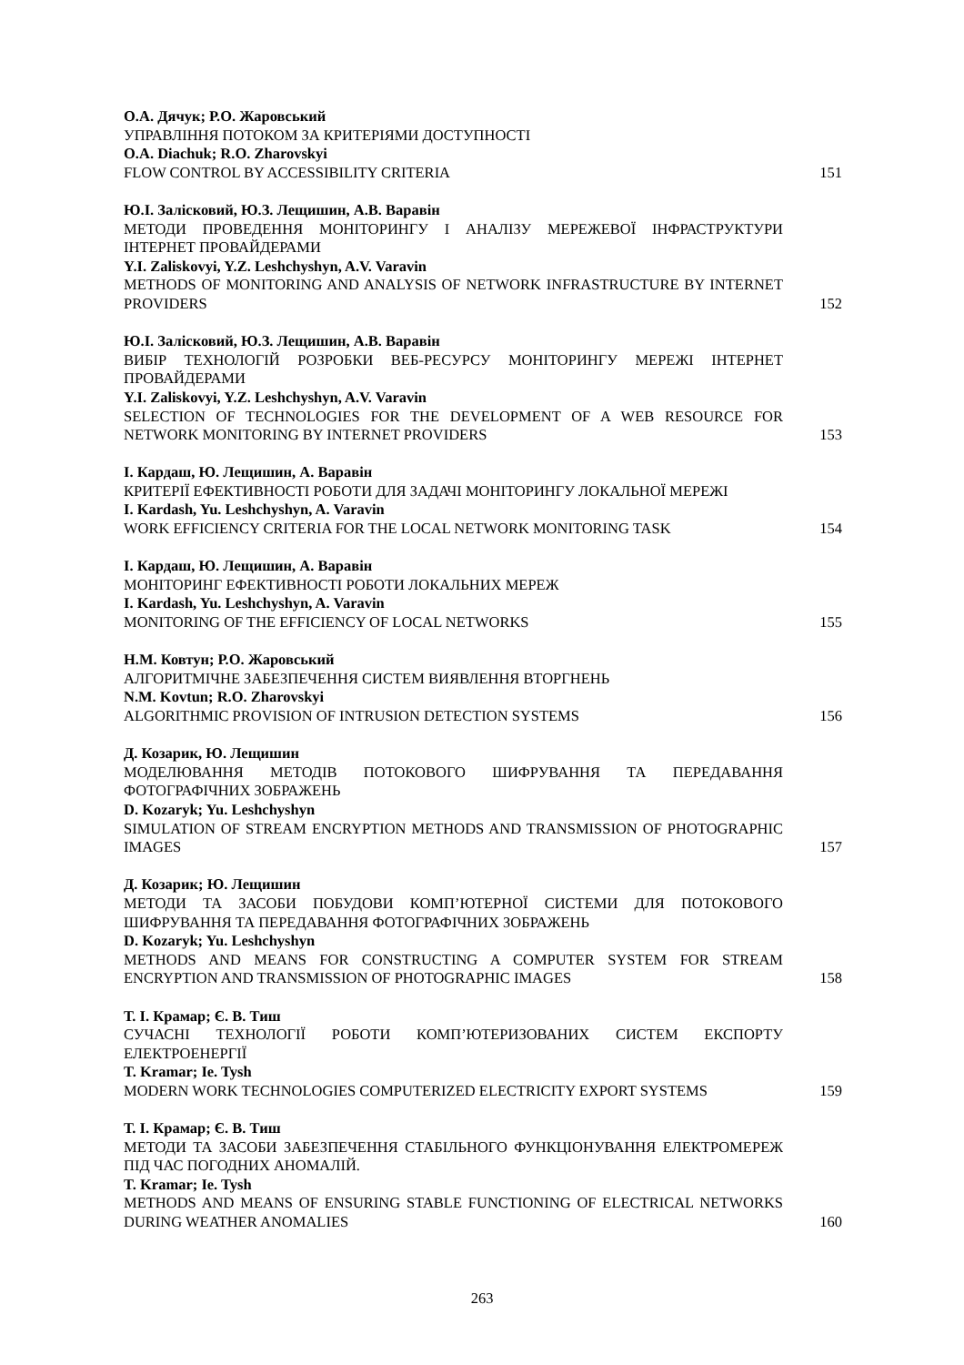О.А. Дячук; Р.О. Жаровський
УПРАВЛІННЯ ПОТОКОМ ЗА КРИТЕРІЯМИ ДОСТУПНОСТІ
O.A. Diachuk; R.O. Zharovskyi
FLOW CONTROL BY ACCESSIBILITY CRITERIA
151
Ю.І. Залісковий, Ю.З. Лещишин, А.В. Варавін
МЕТОДИ ПРОВЕДЕННЯ МОНІТОРИНГУ І АНАЛІЗУ МЕРЕЖЕВОЇ ІНФРАСТРУКТУРИ ІНТЕРНЕТ ПРОВАЙДЕРАМИ
Y.I. Zaliskovyi, Y.Z. Leshchyshyn, A.V. Varavin
METHODS OF MONITORING AND ANALYSIS OF NETWORK INFRASTRUCTURE BY INTERNET PROVIDERS
152
Ю.І. Залісковий, Ю.З. Лещишин, А.В. Варавін
ВИБІР ТЕХНОЛОГІЙ РОЗРОБКИ ВЕБ-РЕСУРСУ МОНІТОРИНГУ МЕРЕЖІ ІНТЕРНЕТ ПРОВАЙДЕРАМИ
Y.I. Zaliskovyi, Y.Z. Leshchyshyn, A.V. Varavin
SELECTION OF TECHNOLOGIES FOR THE DEVELOPMENT OF A WEB RESOURCE FOR NETWORK MONITORING BY INTERNET PROVIDERS
153
І. Кардаш, Ю. Лещишин, А. Варавін
КРИТЕРІЇ ЕФЕКТИВНОСТІ РОБОТИ ДЛЯ ЗАДАЧІ МОНІТОРИНГУ ЛОКАЛЬНОЇ МЕРЕЖІ
I. Kardash, Yu. Leshchyshyn, A. Varavin
WORK EFFICIENCY CRITERIA FOR THE LOCAL NETWORK MONITORING TASK
154
І. Кардаш, Ю. Лещишин, А. Варавін
МОНІТОРИНГ ЕФЕКТИВНОСТІ РОБОТИ ЛОКАЛЬНИХ МЕРЕЖ
I. Kardash, Yu. Leshchyshyn, A. Varavin
MONITORING OF THE EFFICIENCY OF LOCAL NETWORKS
155
Н.М. Ковтун; Р.О. Жаровський
АЛГОРИТМІЧНЕ ЗАБЕЗПЕЧЕННЯ СИСТЕМ ВИЯВЛЕННЯ ВТОРГНЕНЬ
N.M. Kovtun; R.O. Zharovskyi
ALGORITHMIC PROVISION OF INTRUSION DETECTION SYSTEMS
156
Д. Козарик, Ю. Лещишин
МОДЕЛЮВАННЯ МЕТОДІВ ПОТОКОВОГО ШИФРУВАННЯ ТА ПЕРЕДАВАННЯ ФОТОГРАФІЧНИХ ЗОБРАЖЕНЬ
D. Kozaryk; Yu. Leshchyshyn
SIMULATION OF STREAM ENCRYPTION METHODS AND TRANSMISSION OF PHOTOGRAPHIC IMAGES
157
Д. Козарик; Ю. Лещишин
МЕТОДИ ТА ЗАСОБИ ПОБУДОВИ КОМП’ЮТЕРНОЇ СИСТЕМИ ДЛЯ ПОТОКОВОГО ШИФРУВАННЯ ТА ПЕРЕДАВАННЯ ФОТОГРАФІЧНИХ ЗОБРАЖЕНЬ
D. Kozaryk; Yu. Leshchyshyn
METHODS AND MEANS FOR CONSTRUCTING A COMPUTER SYSTEM FOR STREAM ENCRYPTION AND TRANSMISSION OF PHOTOGRAPHIC IMAGES
158
Т. І. Крамар; Є. В. Тиш
СУЧАСНІ ТЕХНОЛОГІЇ РОБОТИ КОМП’ЮТЕРИЗОВАНИХ СИСТЕМ ЕКСПОРТУ ЕЛЕКТРОЕНЕРГІЇ
T. Kramar; Ie. Tysh
MODERN WORK TECHNOLOGIES COMPUTERIZED ELECTRICITY EXPORT SYSTEMS
159
Т. І. Крамар; Є. В. Тиш
МЕТОДИ ТА ЗАСОБИ ЗАБЕЗПЕЧЕННЯ СТАБІЛЬНОГО ФУНКЦІОНУВАННЯ ЕЛЕКТРОМЕРЕЖ ПІД ЧАС ПОГОДНИХ АНОМАЛІЙ.
T. Kramar; Ie. Tysh
METHODS AND MEANS OF ENSURING STABLE FUNCTIONING OF ELECTRICAL NETWORKS DURING WEATHER ANOMALIES
160
263